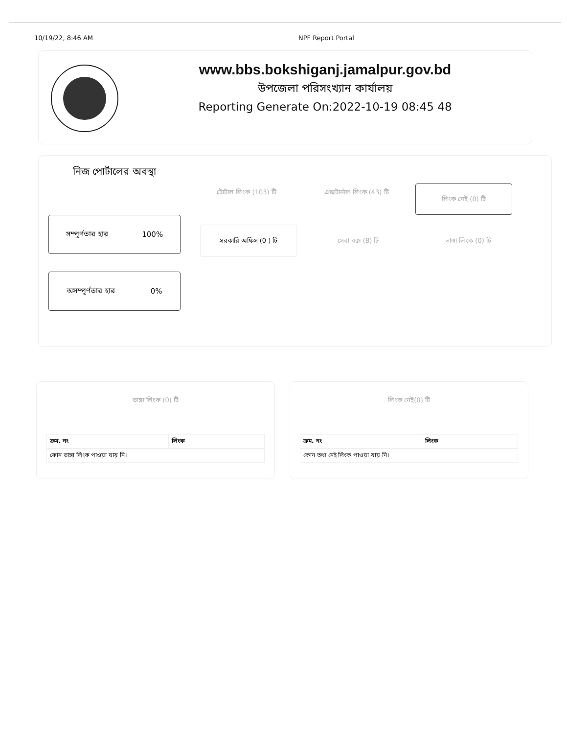10/19/22, 8:46 AM NPF Report Portal
www.bbs.bokshiganj.jamalpur.gov.bd
উপজেলা পরিসংখ্যান কার্যালয়
Reporting Generate On:2022-10-19 08:45 48
নিজ পোর্টালের অবস্থা
টোটাল লিংক (103) টি এক্সটার্নাল লিংক (43) টি
লিংক নেই (0) টি
সম্পূর্ণতার হার 100%
সরকারি অফিস (0 ) টি
সেবা বক্স (8) টি ভাঙ্গা লিংক (0) টি
অসম্পূর্ণতার হার 0%
ভাঙ্গা লিংক (0) টি
| ক্রম. নং | লিংক |
| --- | --- |
| কোন ভাঙ্গা লিংক পাওয়া যায় নি। | |
লিংক নেই(0) টি
| ক্রম. নং | লিংক |
| --- | --- |
| কোন তথ্য নেই লিংক পাওয়া যায় নি। | |